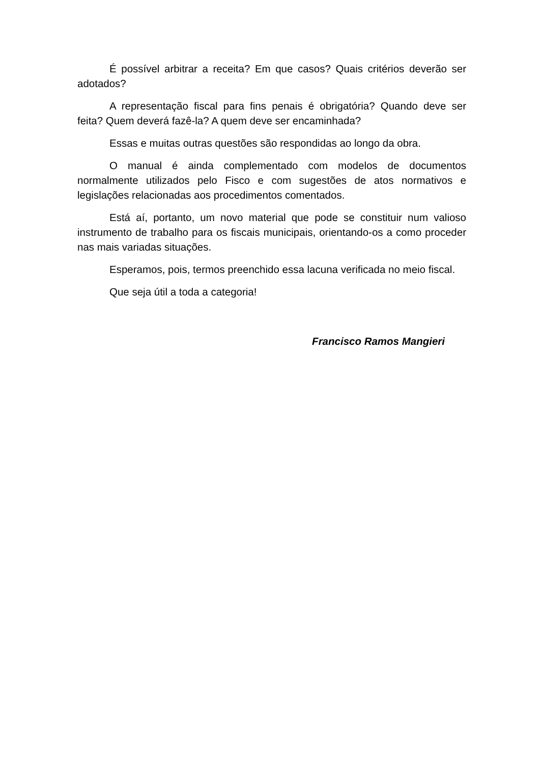É possível arbitrar a receita? Em que casos? Quais critérios deverão ser adotados?
A representação fiscal para fins penais é obrigatória? Quando deve ser feita? Quem deverá fazê-la? A quem deve ser encaminhada?
Essas e muitas outras questões são respondidas ao longo da obra.
O manual é ainda complementado com modelos de documentos normalmente utilizados pelo Fisco e com sugestões de atos normativos e legislações relacionadas aos procedimentos comentados.
Está aí, portanto, um novo material que pode se constituir num valioso instrumento de trabalho para os fiscais municipais, orientando-os a como proceder nas mais variadas situações.
Esperamos, pois, termos preenchido essa lacuna verificada no meio fiscal.
Que seja útil a toda a categoria!
Francisco Ramos Mangieri